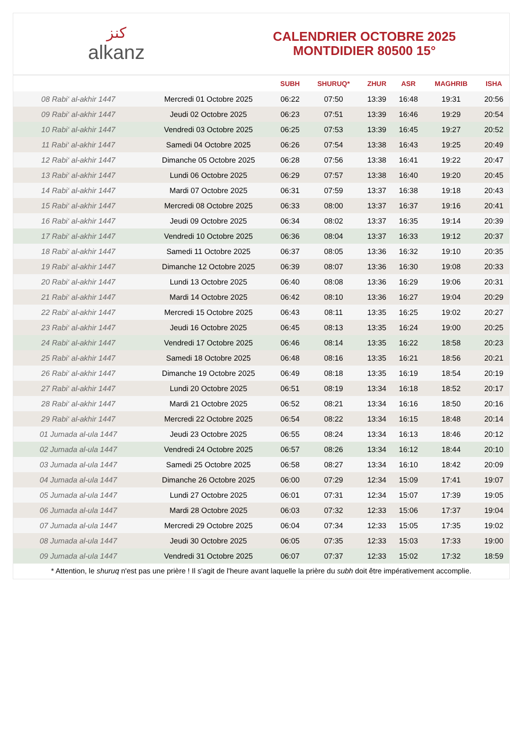ﻛﻨﺰ
alkanz
CALENDRIER OCTOBRE 2025
MONTDIDIER 80500 15°
| | | SUBH | SHURUQ* | ZHUR | ASR | MAGHRIB | ISHA |
| --- | --- | --- | --- | --- | --- | --- | --- |
| 08 Rabi‘ al-akhir 1447 | Mercredi 01 Octobre 2025 | 06:22 | 07:50 | 13:39 | 16:48 | 19:31 | 20:56 |
| 09 Rabi‘ al-akhir 1447 | Jeudi 02 Octobre 2025 | 06:23 | 07:51 | 13:39 | 16:46 | 19:29 | 20:54 |
| 10 Rabi‘ al-akhir 1447 | Vendredi 03 Octobre 2025 | 06:25 | 07:53 | 13:39 | 16:45 | 19:27 | 20:52 |
| 11 Rabi‘ al-akhir 1447 | Samedi 04 Octobre 2025 | 06:26 | 07:54 | 13:38 | 16:43 | 19:25 | 20:49 |
| 12 Rabi‘ al-akhir 1447 | Dimanche 05 Octobre 2025 | 06:28 | 07:56 | 13:38 | 16:41 | 19:22 | 20:47 |
| 13 Rabi‘ al-akhir 1447 | Lundi 06 Octobre 2025 | 06:29 | 07:57 | 13:38 | 16:40 | 19:20 | 20:45 |
| 14 Rabi‘ al-akhir 1447 | Mardi 07 Octobre 2025 | 06:31 | 07:59 | 13:37 | 16:38 | 19:18 | 20:43 |
| 15 Rabi‘ al-akhir 1447 | Mercredi 08 Octobre 2025 | 06:33 | 08:00 | 13:37 | 16:37 | 19:16 | 20:41 |
| 16 Rabi‘ al-akhir 1447 | Jeudi 09 Octobre 2025 | 06:34 | 08:02 | 13:37 | 16:35 | 19:14 | 20:39 |
| 17 Rabi‘ al-akhir 1447 | Vendredi 10 Octobre 2025 | 06:36 | 08:04 | 13:37 | 16:33 | 19:12 | 20:37 |
| 18 Rabi‘ al-akhir 1447 | Samedi 11 Octobre 2025 | 06:37 | 08:05 | 13:36 | 16:32 | 19:10 | 20:35 |
| 19 Rabi‘ al-akhir 1447 | Dimanche 12 Octobre 2025 | 06:39 | 08:07 | 13:36 | 16:30 | 19:08 | 20:33 |
| 20 Rabi‘ al-akhir 1447 | Lundi 13 Octobre 2025 | 06:40 | 08:08 | 13:36 | 16:29 | 19:06 | 20:31 |
| 21 Rabi‘ al-akhir 1447 | Mardi 14 Octobre 2025 | 06:42 | 08:10 | 13:36 | 16:27 | 19:04 | 20:29 |
| 22 Rabi‘ al-akhir 1447 | Mercredi 15 Octobre 2025 | 06:43 | 08:11 | 13:35 | 16:25 | 19:02 | 20:27 |
| 23 Rabi‘ al-akhir 1447 | Jeudi 16 Octobre 2025 | 06:45 | 08:13 | 13:35 | 16:24 | 19:00 | 20:25 |
| 24 Rabi‘ al-akhir 1447 | Vendredi 17 Octobre 2025 | 06:46 | 08:14 | 13:35 | 16:22 | 18:58 | 20:23 |
| 25 Rabi‘ al-akhir 1447 | Samedi 18 Octobre 2025 | 06:48 | 08:16 | 13:35 | 16:21 | 18:56 | 20:21 |
| 26 Rabi‘ al-akhir 1447 | Dimanche 19 Octobre 2025 | 06:49 | 08:18 | 13:35 | 16:19 | 18:54 | 20:19 |
| 27 Rabi‘ al-akhir 1447 | Lundi 20 Octobre 2025 | 06:51 | 08:19 | 13:34 | 16:18 | 18:52 | 20:17 |
| 28 Rabi‘ al-akhir 1447 | Mardi 21 Octobre 2025 | 06:52 | 08:21 | 13:34 | 16:16 | 18:50 | 20:16 |
| 29 Rabi‘ al-akhir 1447 | Mercredi 22 Octobre 2025 | 06:54 | 08:22 | 13:34 | 16:15 | 18:48 | 20:14 |
| 01 Jumada al-ula 1447 | Jeudi 23 Octobre 2025 | 06:55 | 08:24 | 13:34 | 16:13 | 18:46 | 20:12 |
| 02 Jumada al-ula 1447 | Vendredi 24 Octobre 2025 | 06:57 | 08:26 | 13:34 | 16:12 | 18:44 | 20:10 |
| 03 Jumada al-ula 1447 | Samedi 25 Octobre 2025 | 06:58 | 08:27 | 13:34 | 16:10 | 18:42 | 20:09 |
| 04 Jumada al-ula 1447 | Dimanche 26 Octobre 2025 | 06:00 | 07:29 | 12:34 | 15:09 | 17:41 | 19:07 |
| 05 Jumada al-ula 1447 | Lundi 27 Octobre 2025 | 06:01 | 07:31 | 12:34 | 15:07 | 17:39 | 19:05 |
| 06 Jumada al-ula 1447 | Mardi 28 Octobre 2025 | 06:03 | 07:32 | 12:33 | 15:06 | 17:37 | 19:04 |
| 07 Jumada al-ula 1447 | Mercredi 29 Octobre 2025 | 06:04 | 07:34 | 12:33 | 15:05 | 17:35 | 19:02 |
| 08 Jumada al-ula 1447 | Jeudi 30 Octobre 2025 | 06:05 | 07:35 | 12:33 | 15:03 | 17:33 | 19:00 |
| 09 Jumada al-ula 1447 | Vendredi 31 Octobre 2025 | 06:07 | 07:37 | 12:33 | 15:02 | 17:32 | 18:59 |
* Attention, le shuruq n'est pas une prière ! Il s'agit de l'heure avant laquelle la prière du subh doit être impérativement accomplie.